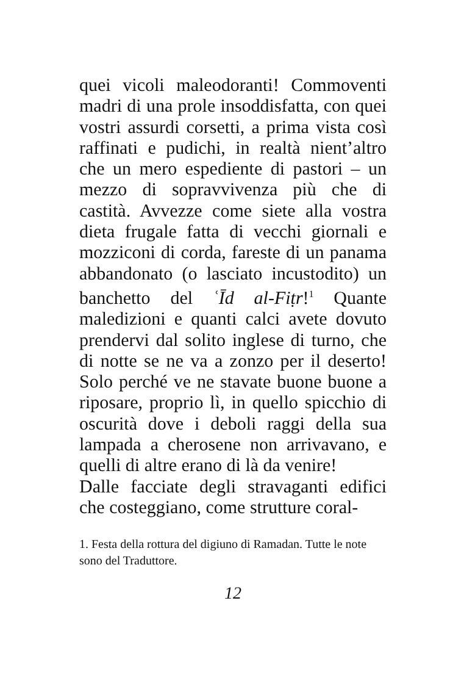quei vicoli maleodoranti! Commoventi madri di una prole insoddisfatta, con quei vostri assurdi corsetti, a prima vista così raffinati e pudichi, in realtà nient’altro che un mero espediente di pastori – un mezzo di sopravvivenza più che di castità. Avvezze come siete alla vostra dieta frugale fatta di vecchi giornali e mozziconi di corda, fareste di un panama abbandonato (o lasciato incustodito) un banchetto del ʿĪd al-Fiṭr!<sup>1</sup> Quante maledizioni e quanti calci avete dovuto prendervi dal solito inglese di turno, che di notte se ne va a zonzo per il deserto! Solo perché ve ne stavate buone buone a riposare, proprio lì, in quello spicchio di oscurità dove i deboli raggi della sua lampada a cherosene non arrivavano, e quelli di altre erano di là da venire!
Dalle facciate degli stravaganti edifici che costeggiano, come strutture coral-
1. Festa della rottura del digiuno di Ramadan. Tutte le note sono del Traduttore.
12